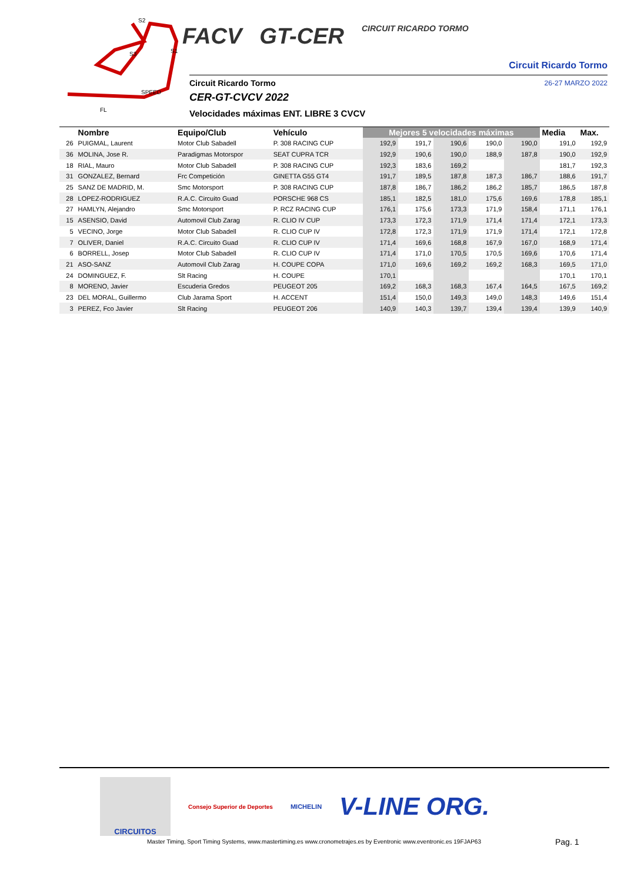S2
S1
S3
SPEED
FL
FACV GT-CER
CIRCUIT RICARDO TORMO
Circuit Ricardo Tormo
26-27 MARZO 2022
Circuit Ricardo Tormo
CER-GT-CVCV 2022
Velocidades máximas ENT. LIBRE 3 CVCV
| | Nombre | Equipo/Club | Vehículo | Mejores 5 velocidades máximas | | | | | Media | Max. |
| --- | --- | --- | --- | --- | --- | --- | --- | --- | --- | --- |
| 26 | PUIGMAL, Laurent | Motor Club Sabadell | P. 308 RACING CUP | 192,9 | 191,7 | 190,6 | 190,0 | 190,0 | 191,0 | 192,9 |
| 36 | MOLINA, Jose R. | Paradigmas Motorspor | SEAT CUPRA TCR | 192,9 | 190,6 | 190,0 | 188,9 | 187,8 | 190,0 | 192,9 |
| 18 | RIAL, Mauro | Motor Club Sabadell | P. 308 RACING CUP | 192,3 | 183,6 | 169,2 | | | 181,7 | 192,3 |
| 31 | GONZALEZ, Bernard | Frc Competición | GINETTA G55 GT4 | 191,7 | 189,5 | 187,8 | 187,3 | 186,7 | 188,6 | 191,7 |
| 25 | SANZ DE MADRID, M. | Smc Motorsport | P. 308 RACING CUP | 187,8 | 186,7 | 186,2 | 186,2 | 185,7 | 186,5 | 187,8 |
| 28 | LOPEZ-RODRIGUEZ | R.A.C. Circuito Guad | PORSCHE 968 CS | 185,1 | 182,5 | 181,0 | 175,6 | 169,6 | 178,8 | 185,1 |
| 27 | HAMLYN, Alejandro | Smc Motorsport | P. RCZ RACING CUP | 176,1 | 175,6 | 173,3 | 171,9 | 158,4 | 171,1 | 176,1 |
| 15 | ASENSIO, David | Automovil Club Zarag | R. CLIO IV CUP | 173,3 | 172,3 | 171,9 | 171,4 | 171,4 | 172,1 | 173,3 |
| 5 | VECINO, Jorge | Motor Club Sabadell | R. CLIO CUP IV | 172,8 | 172,3 | 171,9 | 171,9 | 171,4 | 172,1 | 172,8 |
| 7 | OLIVER, Daniel | R.A.C. Circuito Guad | R. CLIO CUP IV | 171,4 | 169,6 | 168,8 | 167,9 | 167,0 | 168,9 | 171,4 |
| 6 | BORRELL, Josep | Motor Club Sabadell | R. CLIO CUP IV | 171,4 | 171,0 | 170,5 | 170,5 | 169,6 | 170,6 | 171,4 |
| 21 | ASO-SANZ | Automovil Club Zarag | H. COUPE COPA | 171,0 | 169,6 | 169,2 | 169,2 | 168,3 | 169,5 | 171,0 |
| 24 | DOMINGUEZ, F. | Slt Racing | H. COUPE | 170,1 | | | | | 170,1 | 170,1 |
| 8 | MORENO, Javier | Escuderia Gredos | PEUGEOT 205 | 169,2 | 168,3 | 168,3 | 167,4 | 164,5 | 167,5 | 169,2 |
| 23 | DEL MORAL, Guillermo | Club Jarama Sport | H. ACCENT | 151,4 | 150,0 | 149,3 | 149,0 | 148,3 | 149,6 | 151,4 |
| 3 | PEREZ, Fco Javier | Slt Racing | PEUGEOT 206 | 140,9 | 140,3 | 139,7 | 139,4 | 139,4 | 139,9 | 140,9 |
CIRCUITOS
Consejo Superior de Deportes MICHELIN
V-LINE ORG.
Master Timing, Sport Timing Systems, www.mastertiming.es www.cronometrajes.es by Eventronic www.eventronic.es 19FJAP63
Pag. 1